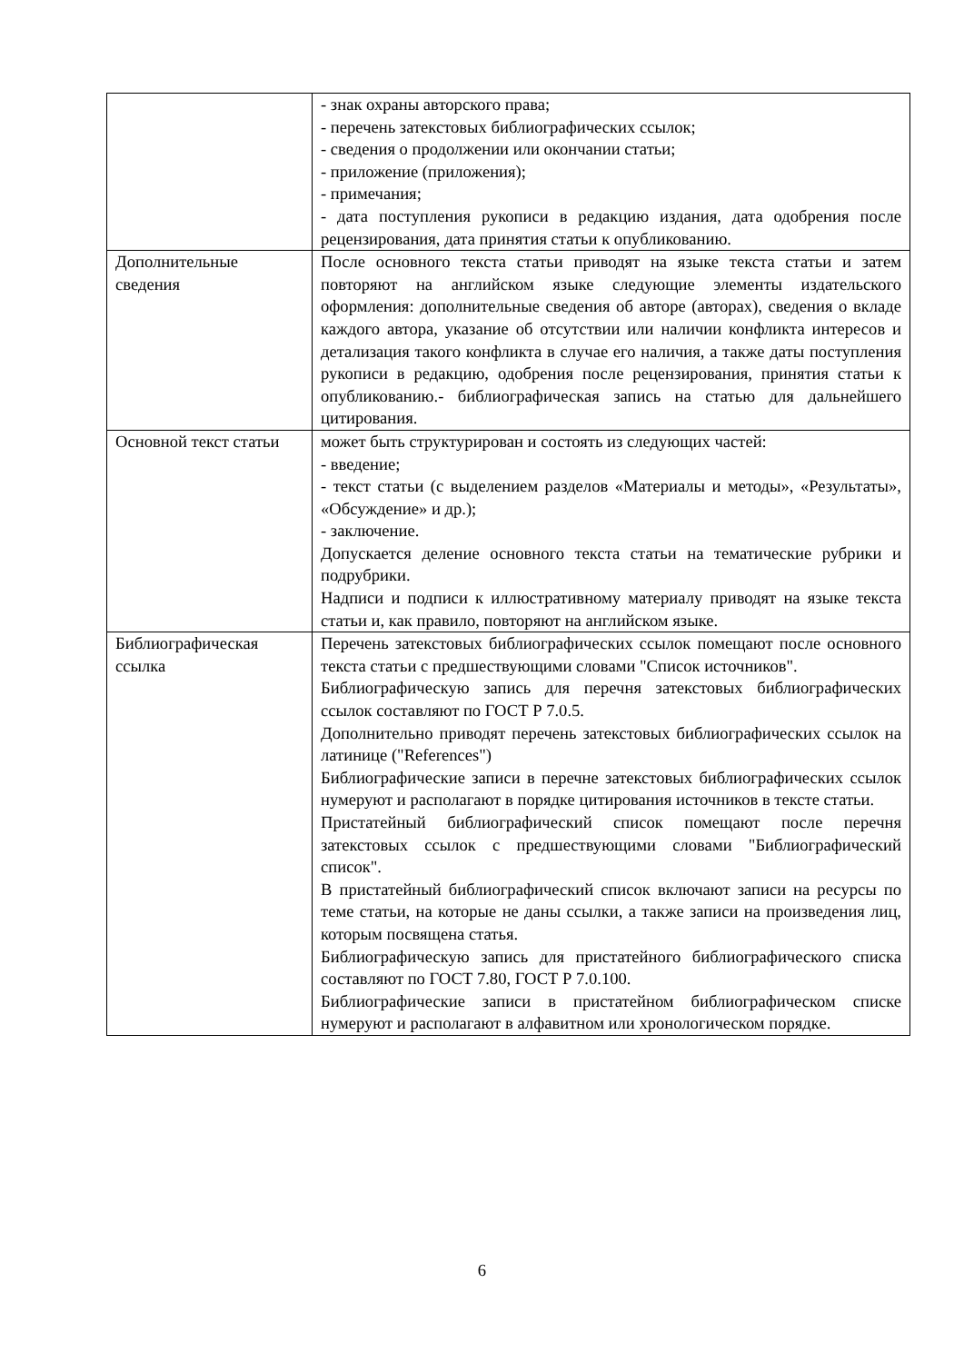| | - знак охраны авторского права; - перечень затекстовых библиографических ссылок; - сведения о продолжении или окончании статьи; - приложение (приложения); - примечания; - дата поступления рукописи в редакцию издания, дата одобрения после рецензирования, дата принятия статьи к опубликованию. |
| Дополнительные сведения | После основного текста статьи приводят на языке текста статьи и затем повторяют на английском языке следующие элементы издательского оформления: дополнительные сведения об авторе (авторах), сведения о вкладе каждого автора, указание об отсутствии или наличии конфликта интересов и детализация такого конфликта в случае его наличия, а также даты поступления рукописи в редакцию, одобрения после рецензирования, принятия статьи к опубликованию.- библиографическая запись на статью для дальнейшего цитирования. |
| Основной текст статьи | может быть структурирован и состоять из следующих частей: - введение; - текст статьи (с выделением разделов «Материалы и методы», «Результаты», «Обсуждение» и др.); - заключение. Допускается деление основного текста статьи на тематические рубрики и подрубрики. Надписи и подписи к иллюстративному материалу приводят на языке текста статьи и, как правило, повторяют на английском языке. |
| Библиографическая ссылка | Перечень затекстовых библиографических ссылок помещают после основного текста статьи с предшествующими словами "Список источников". Библиографическую запись для перечня затекстовых библиографических ссылок составляют по ГОСТ Р 7.0.5. Дополнительно приводят перечень затекстовых библиографических ссылок на латинице ("References") Библиографические записи в перечне затекстовых библиографических ссылок нумеруют и располагают в порядке цитирования источников в тексте статьи. Пристатейный библиографический список помещают после перечня затекстовых ссылок с предшествующими словами "Библиографический список". В пристатейный библиографический список включают записи на ресурсы по теме статьи, на которые не даны ссылки, а также записи на произведения лиц, которым посвящена статья. Библиографическую запись для пристатейного библиографического списка составляют по ГОСТ 7.80, ГОСТ Р 7.0.100. Библиографические записи в пристатейном библиографическом списке нумеруют и располагают в алфавитном или хронологическом порядке. |
6